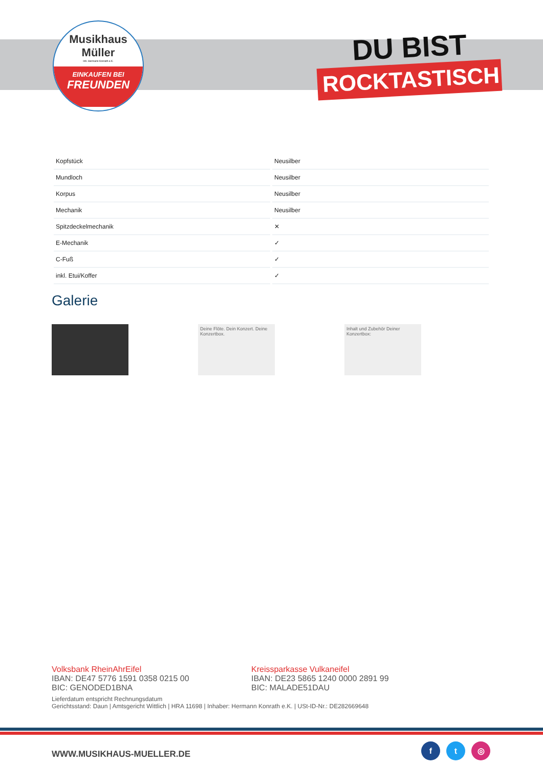Musikhaus
Müller
Inh. Hermann Konrath e.K.
EINKAUFEN BEI
FREUNDEN
DU BIST
ROCKTASTISCH
| Kopfstück | Neusilber |
| Mundloch | Neusilber |
| Korpus | Neusilber |
| Mechanik | Neusilber |
| Spitzdeckelmechanik | ✕ |
| E-Mechanik | ✓ |
| C-Fuß | ✓ |
| inkl. Etui/Koffer | ✓ |
Galerie
Deine Flöte. Dein Konzert. Deine Konzertbox.
Inhalt und Zubehör Deiner Konzertbox:
Volksbank RheinAhrEifel
IBAN: DE47 5776 1591 0358 0215 00
BIC: GENODED1BNA
Kreissparkasse Vulkaneifel
IBAN: DE23 5865 1240 0000 2891 99
BIC: MALADE51DAU
Lieferdatum entspricht Rechnungsdatum
Gerichtsstand: Daun | Amtsgericht Wittlich | HRA 11698 | Inhaber: Hermann Konrath e.K. | USt-ID-Nr.: DE282669648
WWW.MUSIKHAUS-MUELLER.DE
f t ◎